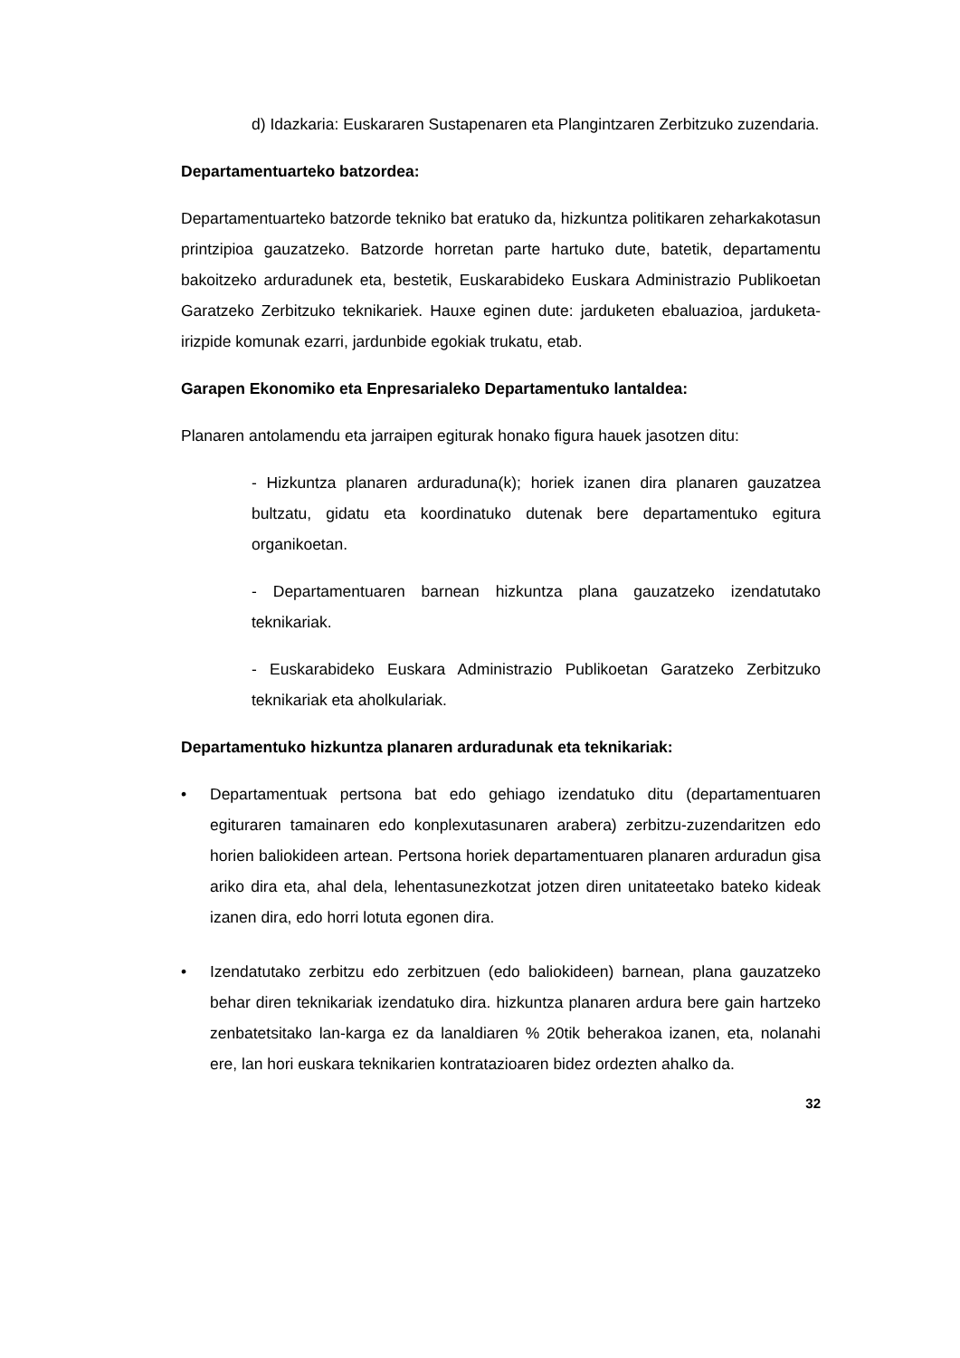d) Idazkaria: Euskararen Sustapenaren eta Plangintzaren Zerbitzuko zuzendaria.
Departamentuarteko batzordea:
Departamentuarteko batzorde tekniko bat eratuko da, hizkuntza politikaren zeharkakotasun printzipioa gauzatzeko. Batzorde horretan parte hartuko dute, batetik, departamentu bakoitzeko arduradunek eta, bestetik, Euskarabideko Euskara Administrazio Publikoetan Garatzeko Zerbitzuko teknikariek. Hauxe eginen dute: jarduketen ebaluazioa, jarduketa-irizpide komunak ezarri, jardunbide egokiak trukatu, etab.
Garapen Ekonomiko eta Enpresarialeko Departamentuko lantaldea:
Planaren antolamendu eta jarraipen egiturak honako figura hauek jasotzen ditu:
- Hizkuntza planaren arduraduna(k); horiek izanen dira planaren gauzatzea bultzatu, gidatu eta koordinatuko dutenak bere departamentuko egitura organikoetan.
- Departamentuaren barnean hizkuntza plana gauzatzeko izendatutako teknikariak.
- Euskarabideko Euskara Administrazio Publikoetan Garatzeko Zerbitzuko teknikariak eta aholkulariak.
Departamentuko hizkuntza planaren arduradunak eta teknikariak:
• Departamentuak pertsona bat edo gehiago izendatuko ditu (departamentuaren egituraren tamainaren edo konplexutasunaren arabera) zerbitzu-zuzendaritzen edo horien baliokideen artean. Pertsona horiek departamentuaren planaren arduradun gisa ariko dira eta, ahal dela, lehentasunezkotzat jotzen diren unitateetako bateko kideak izanen dira, edo horri lotuta egonen dira.
• Izendatutako zerbitzu edo zerbitzuen (edo baliokideen) barnean, plana gauzatzeko behar diren teknikariak izendatuko dira. hizkuntza planaren ardura bere gain hartzeko zenbatetsitako lan-karga ez da lanaldiaren % 20tik beherakoa izanen, eta, nolanahi ere, lan hori euskara teknikarien kontratazioaren bidez ordezten ahalko da.
32